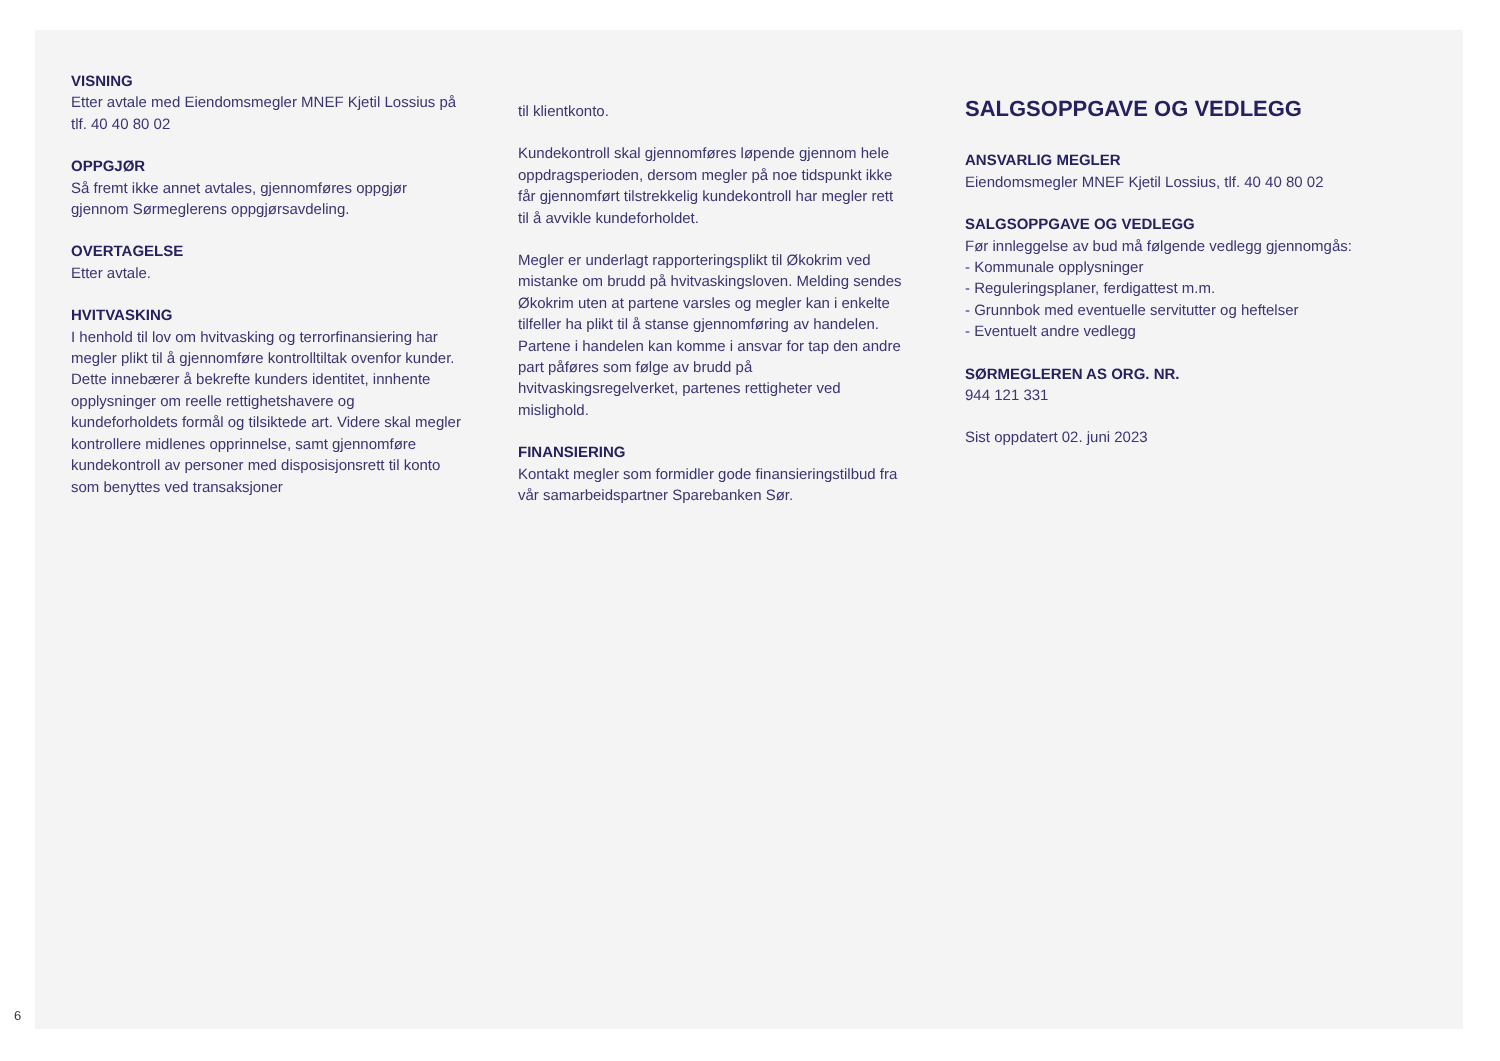VISNING
Etter avtale med Eiendomsmegler MNEF Kjetil Lossius på tlf. 40 40 80 02
OPPGJØR
Så fremt ikke annet avtales, gjennomføres oppgjør gjennom Sørmeglerens oppgjørsavdeling.
OVERTAGELSE
Etter avtale.
HVITVASKING
I henhold til lov om hvitvasking og terrorfinansiering har megler plikt til å gjennomføre kontrolltiltak ovenfor kunder. Dette innebærer å bekrefte kunders identitet, innhente opplysninger om reelle rettighetshavere og kundeforholdets formål og tilsiktede art. Videre skal megler kontrollere midlenes opprinnelse, samt gjennomføre kundekontroll av personer med disposisjonsrett til konto som benyttes ved transaksjoner
til klientkonto.
Kundekontroll skal gjennomføres løpende gjennom hele oppdragsperioden, dersom megler på noe tidspunkt ikke får gjennomført tilstrekkelig kundekontroll har megler rett til å avvikle kundeforholdet.
Megler er underlagt rapporteringsplikt til Økokrim ved mistanke om brudd på hvitvaskingsloven. Melding sendes Økokrim uten at partene varsles og megler kan i enkelte tilfeller ha plikt til å stanse gjennomføring av handelen. Partene i handelen kan komme i ansvar for tap den andre part påføres som følge av brudd på hvitvaskingsregelverket, partenes rettigheter ved mislighold.
FINANSIERING
Kontakt megler som formidler gode finansieringstilbud fra vår samarbeidspartner Sparebanken Sør.
SALGSOPPGAVE OG VEDLEGG
ANSVARLIG MEGLER
Eiendomsmegler MNEF Kjetil Lossius, tlf. 40 40 80 02
SALGSOPPGAVE OG VEDLEGG
Før innleggelse av bud må følgende vedlegg gjennomgås:
- Kommunale opplysninger
- Reguleringsplaner, ferdigattest m.m.
- Grunnbok med eventuelle servitutter og heftelser
- Eventuelt andre vedlegg
SØRMEGLEREN AS ORG. NR.
944 121 331
Sist oppdatert 02. juni 2023
6